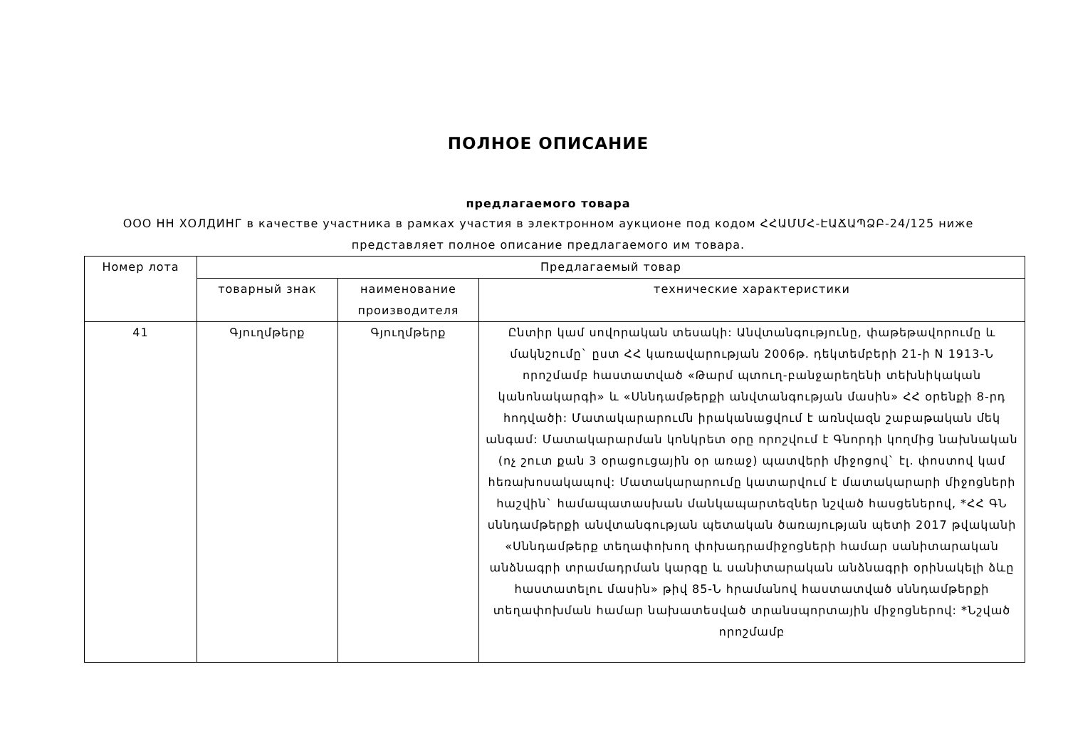ПОЛНОЕ ОПИСАНИЕ
предлагаемого товара
ООО НН ХОЛДИНГ в качестве участника в рамках участия в электронном аукционе под кодом ՀՀԱՄՄՀ-ԷԱՃԱՊՁԲ-24/125 ниже представляет полное описание предлагаемого им товара.
| Номер лота | Предлагаемый товар | | |
| --- | --- | --- | --- |
| | товарный знак | наименование производителя | технические характеристики |
| 41 | Գյուղմթերք | Գյուղմթերք | Ընտիր կամ սովորական տեսակի: Անվտանգությունը, փաթեթավորումը և մակնշումը` ըստ ՀՀ կառավարության 2006թ. դեկտեմբերի 21-ի N 1913-Ն որոշմամբ հաստատված «Թարմ պտուղ-բանջարեղենի տեխնիկական կանոնակարգի» և «Սննդամթերքի անվտանգության մասին» ՀՀ օրենքի 8-րդ հոդվածի: Մատակարարումն իրականացվում է առնվազն շաբաթական մեկ անգամ: Մատակարարման կոնկրետ օրը որոշվում է Գնորդի կողմից նախնական (ոչ շուտ քան 3 օրացուցային օր առաջ) պատվերի միջոցով` էլ. փոստով կամ հեռախոսակապով: Մատակարարումը կատարվում է մատակարարի միջոցների հաշվին` համապատասխան մանկապարտեզներ նշված հասցեներով, *ՀՀ ԳՆ սննդամթերքի անվտանգության պետական ծառայության պետի 2017 թվականի «Սննդամթերք տեղափոխող փոխադրամիջոցների համար սանիտարական անձնագրի տրամադրման կարգը և սանիտարական անձնագրի օրինակելի ձևը հաստատելու մասին» թիվ 85-Ն հրամանով հաստատված սննդամթերքի տեղափոխման համար նախատեսված տրանսպորտային միջոցներով: *Նշված որոշմամբ |